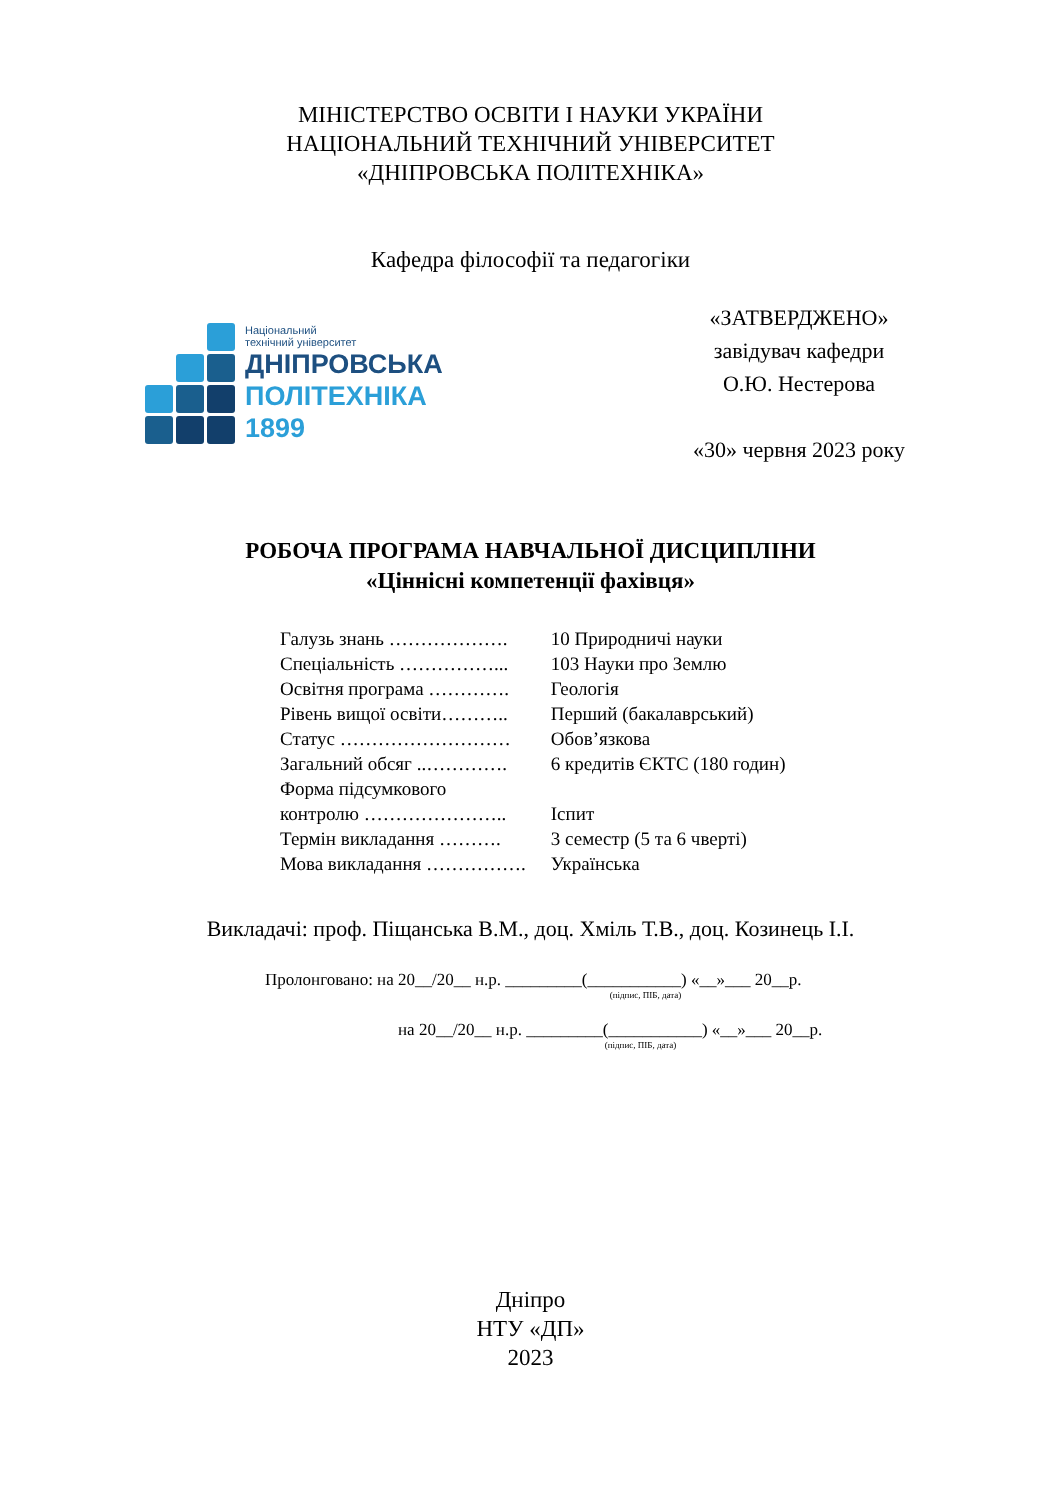МІНІСТЕРСТВО ОСВІТИ І НАУКИ УКРАЇНИ
НАЦІОНАЛЬНИЙ ТЕХНІЧНИЙ УНІВЕРСИТЕТ
«ДНІПРОВСЬКА ПОЛІТЕХНІКА»
Кафедра філософії та педагогіки
Національний
технічний університет
ДНІПРОВСЬКА
ПОЛІТЕХНІКА
1899
«ЗАТВЕРДЖЕНО»
завідувач кафедри
О.Ю. Нестерова
«30» червня 2023 року
РОБОЧА ПРОГРАМА НАВЧАЛЬНОЇ ДИСЦИПЛІНИ
«Ціннісні компетенції фахівця»
| Галузь знань ………………. | 10 Природничі науки |
| Спеціальність ……………... | 103 Науки про Землю |
| Освітня програма …………. | Геологія |
| Рівень вищої освіти……….. | Перший (бакалаврський) |
| Статус ……………………… | Обов’язкова |
| Загальний обсяг ..…………. | 6 кредитів ЄКТС (180 годин) |
| Форма підсумкового контролю ………………….. | Іспит |
| Термін викладання ………. | 3 семестр (5 та 6 чверті) |
| Мова викладання ……………. | Українська |
Викладачі: проф. Піщанська В.М., доц. Хміль Т.В., доц. Козинець І.І.
Пролонговано: на 20__/20__ н.р. _________(___________) «__»___ 20__р.
(підпис, ПІБ, дата)
на 20__/20__ н.р. _________(___________) «__»___ 20__р.
(підпис, ПІБ, дата)
Дніпро
НТУ «ДП»
2023